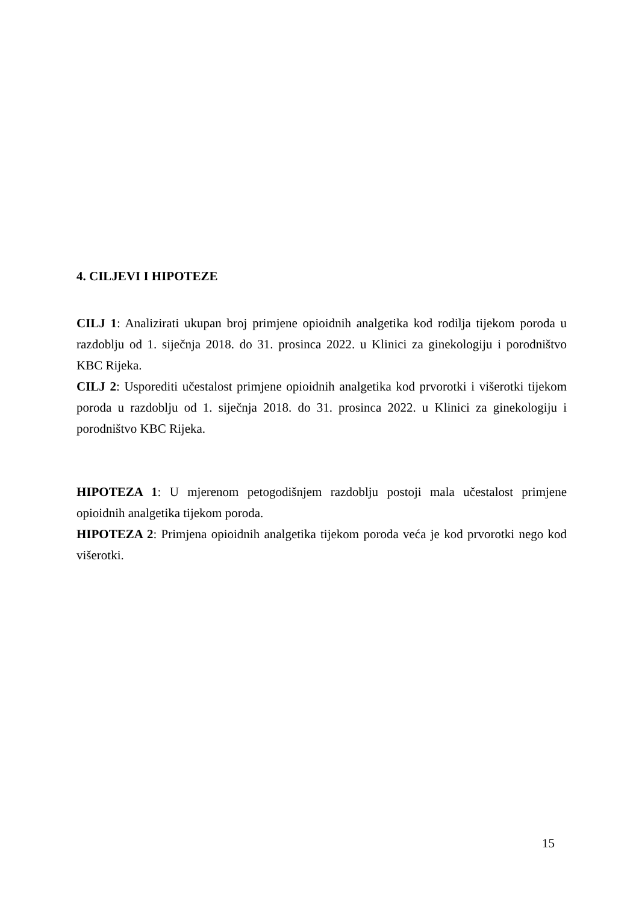4. CILJEVI I HIPOTEZE
CILJ 1: Analizirati ukupan broj primjene opioidnih analgetika kod rodilja tijekom poroda u razdoblju od 1. siječnja 2018. do 31. prosinca 2022. u Klinici za ginekologiju i porodništvo KBC Rijeka.
CILJ 2: Usporediti učestalost primjene opioidnih analgetika kod prvorotki i višerotki tijekom poroda u razdoblju od 1. siječnja 2018. do 31. prosinca 2022. u Klinici za ginekologiju i porodništvo KBC Rijeka.
HIPOTEZA 1: U mjerenom petogodišnjem razdoblju postoji mala učestalost primjene opioidnih analgetika tijekom poroda.
HIPOTEZA 2: Primjena opioidnih analgetika tijekom poroda veća je kod prvorotki nego kod višerotki.
15